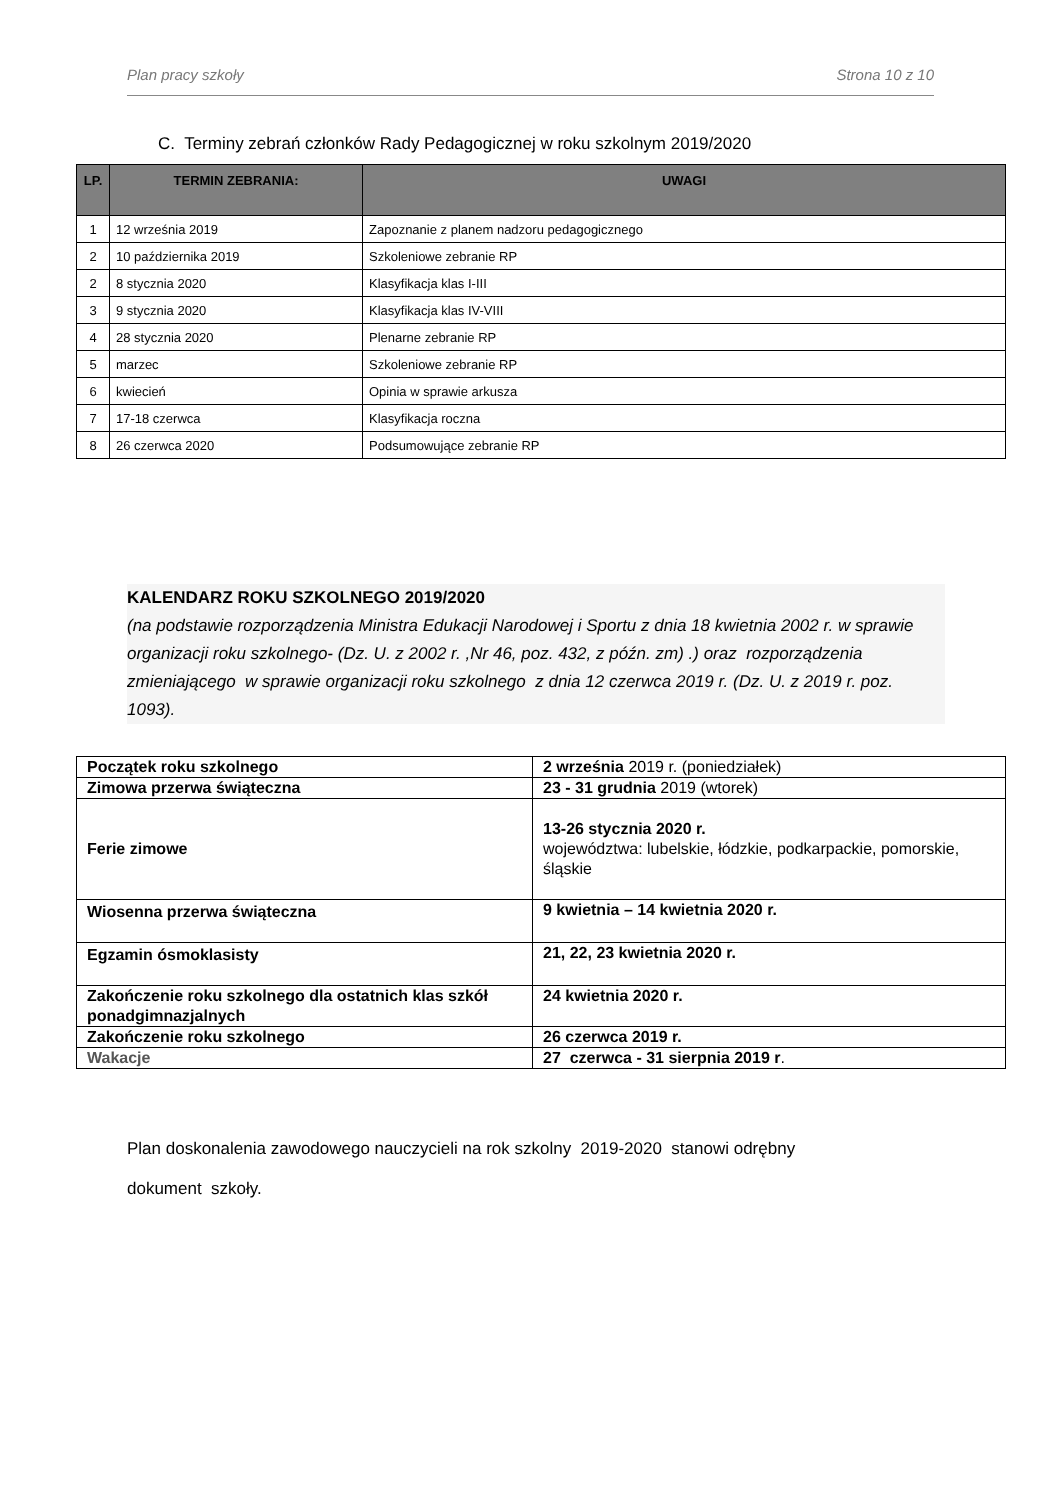Plan pracy szkoły Strona 10 z 10
C. Terminy zebrań członków Rady Pedagogicznej w roku szkolnym 2019/2020
| LP. | TERMIN ZEBRANIA: | UWAGI |
| --- | --- | --- |
| 1 | 12 września 2019 | Zapoznanie z planem nadzoru pedagogicznego |
| 2 | 10 października 2019 | Szkoleniowe zebranie RP |
| 2 | 8 stycznia 2020 | Klasyfikacja klas I-III |
| 3 | 9 stycznia 2020 | Klasyfikacja klas IV-VIII |
| 4 | 28 stycznia 2020 | Plenarne zebranie RP |
| 5 | marzec | Szkoleniowe zebranie RP |
| 6 | kwiecień | Opinia w sprawie arkusza |
| 7 | 17-18 czerwca | Klasyfikacja roczna |
| 8 | 26 czerwca 2020 | Podsumowujące zebranie RP |
KALENDARZ ROKU SZKOLNEGO 2019/2020
(na podstawie rozporządzenia Ministra Edukacji Narodowej i Sportu z dnia 18 kwietnia 2002 r. w sprawie organizacji roku szkolnego- (Dz. U. z 2002 r. ,Nr 46, poz. 432, z późn. zm) .) oraz rozporządzenia zmieniającego w sprawie organizacji roku szkolnego z dnia 12 czerwca 2019 r. (Dz. U. z 2019 r. poz. 1093).
| Początek roku szkolnego | 2 września 2019 r. (poniedziałek) |
| Zimowa przerwa świąteczna | 23 - 31 grudnia 2019 (wtorek) |
| Ferie zimowe | 13-26 stycznia 2020 r. województwa: lubelskie, łódzkie, podkarpackie, pomorskie, śląskie |
| Wiosenna przerwa świąteczna | 9 kwietnia – 14 kwietnia 2020 r. |
| Egzamin ósmoklasisty | 21, 22, 23 kwietnia 2020 r. |
| Zakończenie roku szkolnego dla ostatnich klas szkół ponadgimnazjalnych | 24 kwietnia 2020 r. |
| Zakończenie roku szkolnego | 26 czerwca 2019 r. |
| Wakacje | 27 czerwca - 31 sierpnia 2019 r . |
Plan doskonalenia zawodowego nauczycieli na rok szkolny 2019-2020 stanowi odrębny
dokument szkoły.